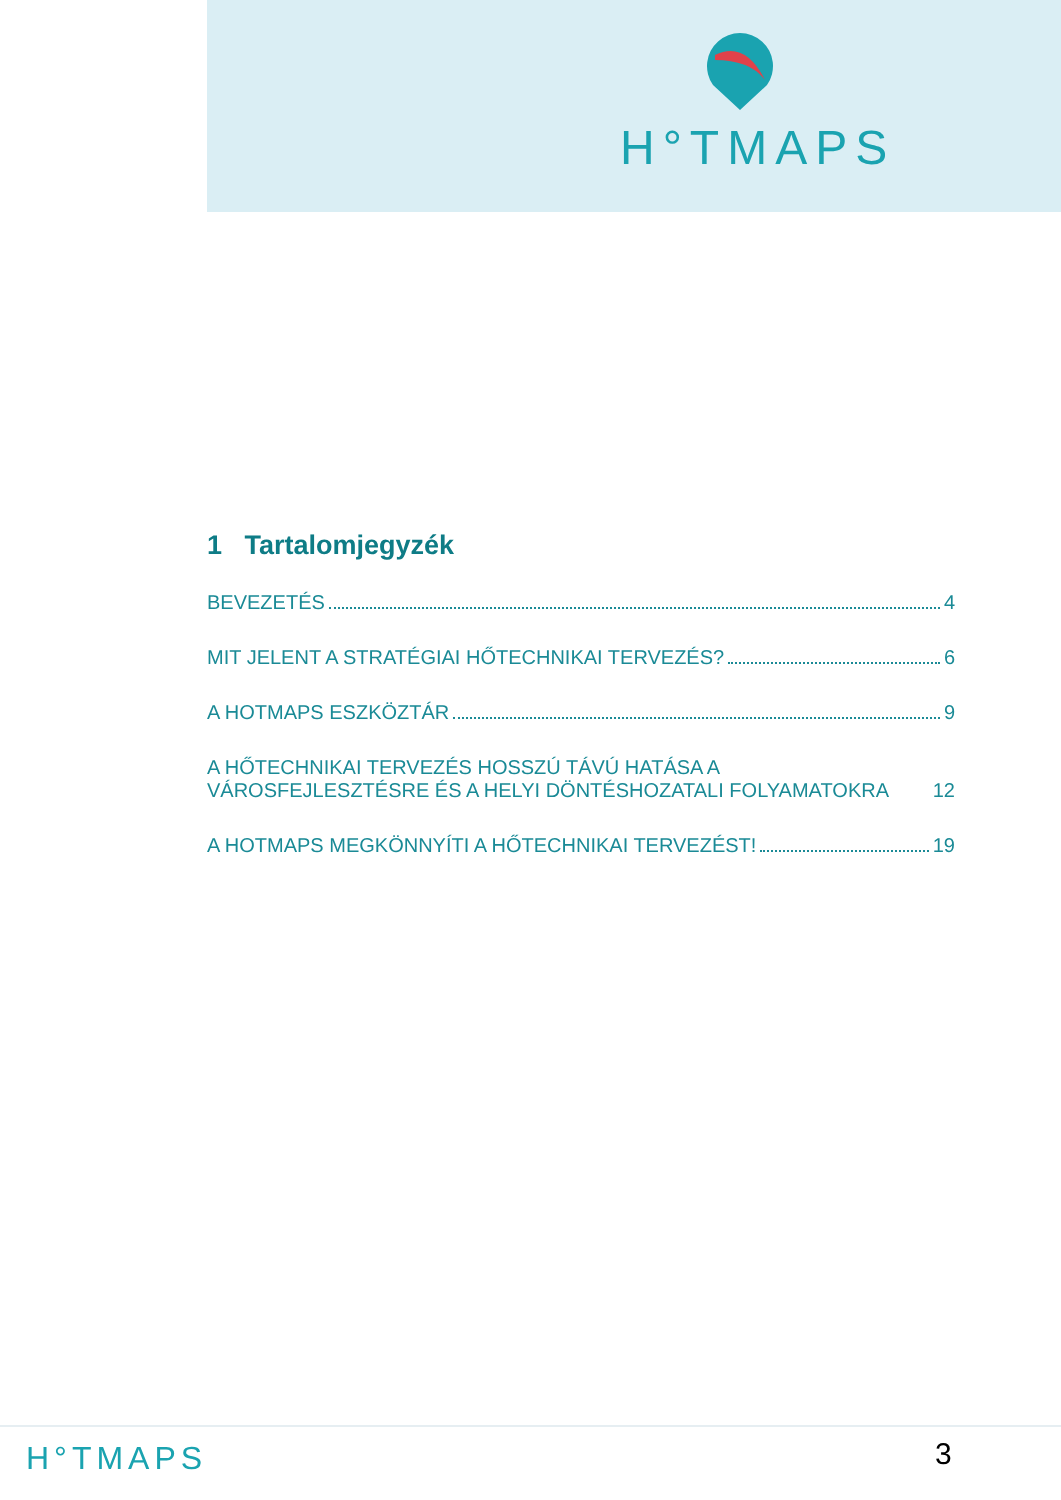H°TMAPS
1 Tartalomjegyzék
BEVEZETÉS 4
MIT JELENT A STRATÉGIAI HŐTECHNIKAI TERVEZÉS? 6
A HOTMAPS ESZKÖZTÁR 9
A HŐTECHNIKAI TERVEZÉS HOSSZÚ TÁVÚ HATÁSA A VÁROSFEJLESZTÉSRE ÉS A HELYI DÖNTÉSHOZATALI FOLYAMATOKRA 12
A HOTMAPS MEGKÖNNYÍTI A HŐTECHNIKAI TERVEZÉST! 19
H°TMAPS 3